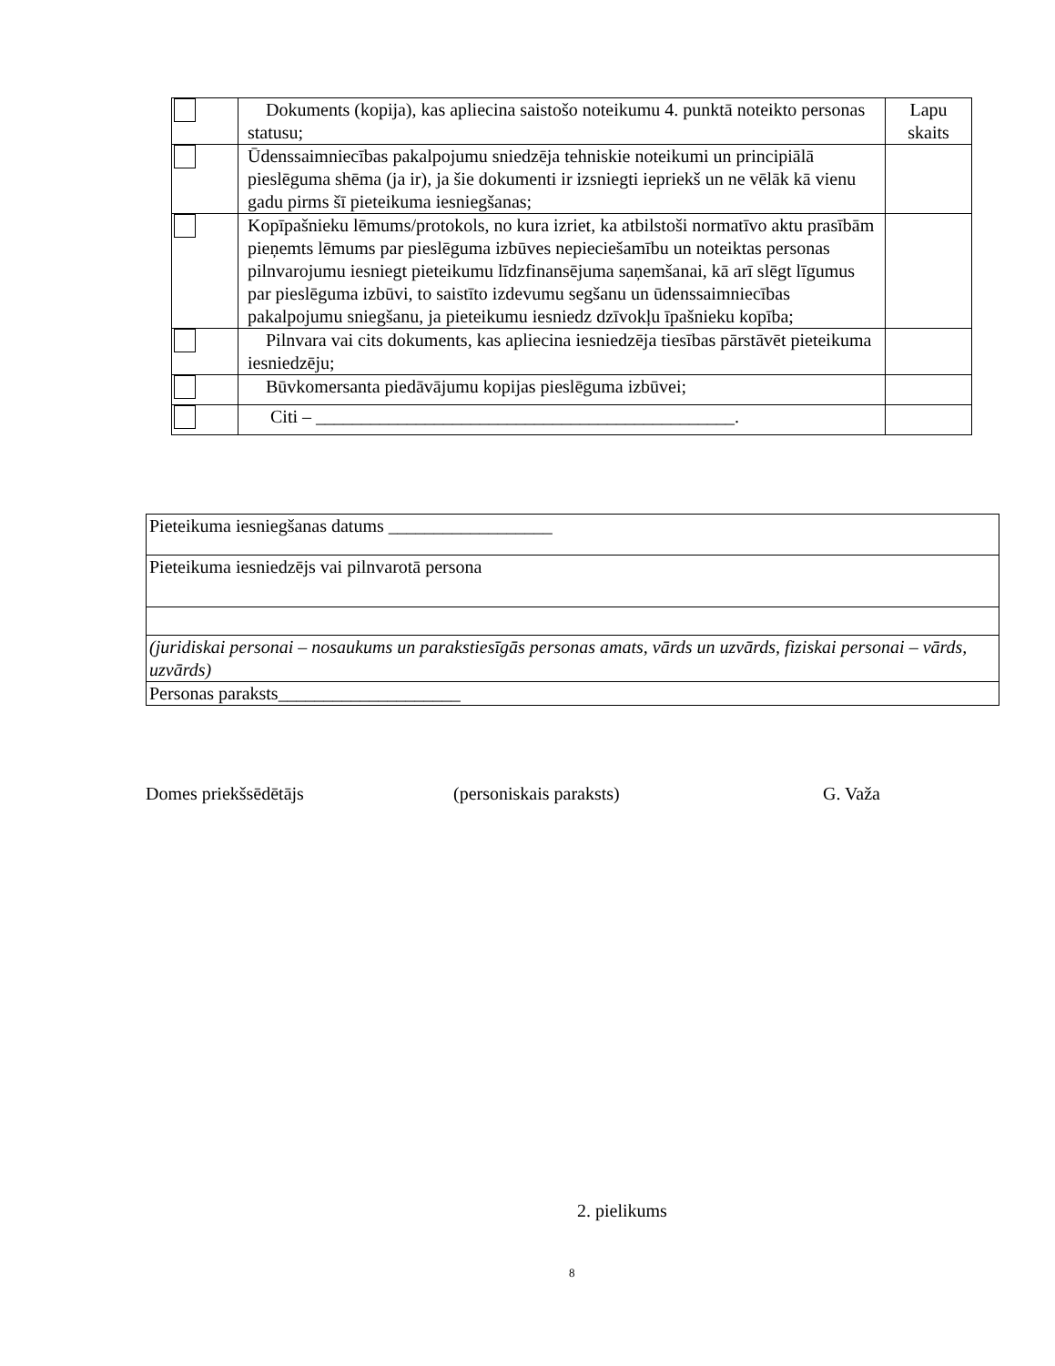| | Dokuments (kopija), kas apliecina saistošo noteikumu 4. punktā noteikto personas statusu; | Lapu skaits |
| | Ūdenssaimniecības pakalpojumu sniedzēja tehniskie noteikumi un principiālā pieslēguma shēma (ja ir), ja šie dokumenti ir izsniegti iepriekš un ne vēlāk kā vienu gadu pirms šī pieteikuma iesniegšanas; | |
| | Kopīpašnieku lēmums/protokols, no kura izriet, ka atbilstoši normatīvo aktu prasībām pieņemts lēmums par pieslēguma izbūves nepieciešamību un noteiktas personas pilnvarojumu iesniegt pieteikumu līdzfinansējuma saņemšanai, kā arī slēgt līgumus par pieslēguma izbūvi, to saistīto izdevumu segšanu un ūdenssaimniecības pakalpojumu sniegšanu, ja pieteikumu iesniedz dzīvokļu īpašnieku kopība; | |
| | Pilnvara vai cits dokuments, kas apliecina iesniedzēja tiesības pārstāvēt pieteikuma iesniedzēju; | |
| | Būvkomersanta piedāvājumu kopijas pieslēguma izbūvei; | |
| | Citi – ______________________________________________. | |
| Pieteikuma iesniegšanas datums __________________ |
| Pieteikuma iesniedzējs vai pilnvarotā persona |
| (juridiskai personai – nosaukums un parakstiesīgās personas amats, vārds un uzvārds, fiziskai personai – vārds, uzvārds) |
| Personas paraksts____________________ |
Domes priekšsēdētājs (personiskais paraksts) G. Važa
2. pielikums
8